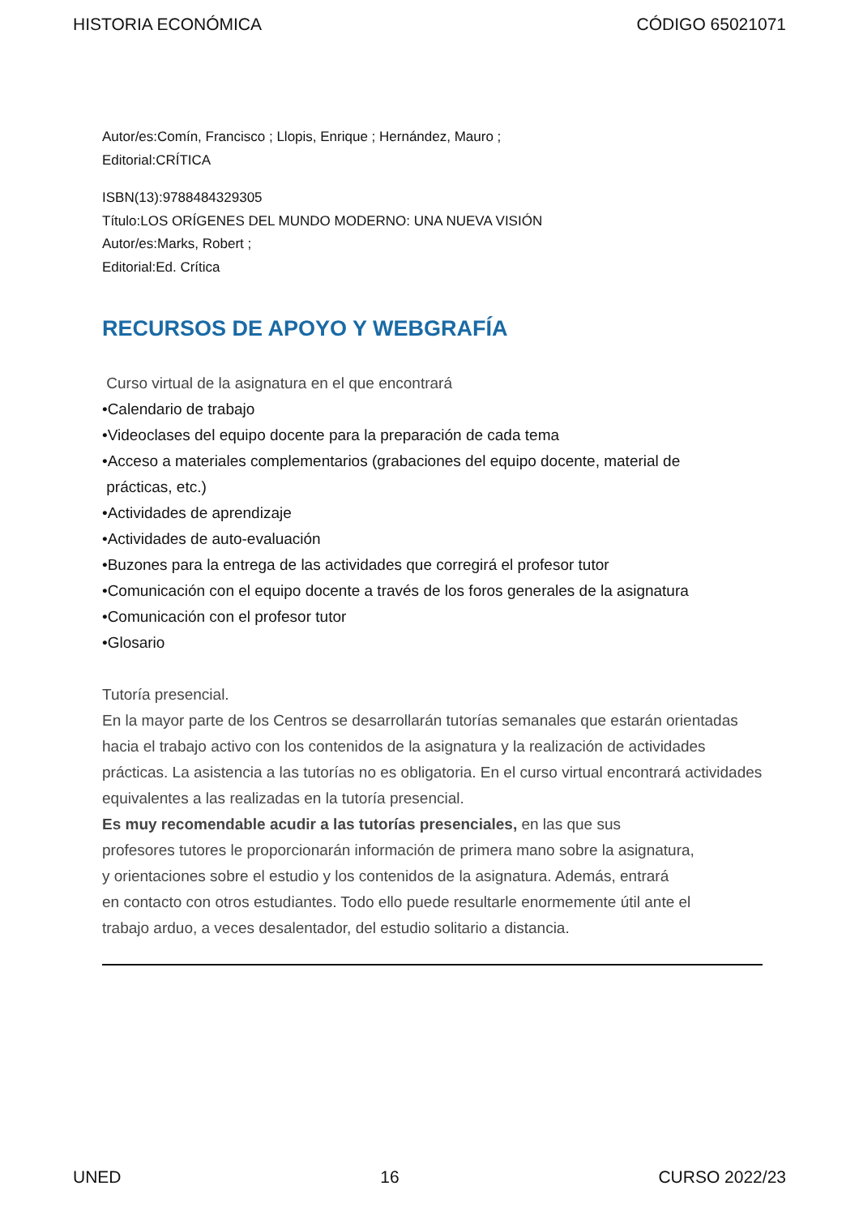HISTORIA ECONÓMICA CÓDIGO 65021071
Autor/es:Comín, Francisco ; Llopis, Enrique ; Hernández, Mauro ;
Editorial:CRÍTICA
ISBN(13):9788484329305
Título:LOS ORÍGENES DEL MUNDO MODERNO: UNA NUEVA VISIÓN
Autor/es:Marks, Robert ;
Editorial:Ed. Crítica
RECURSOS DE APOYO Y WEBGRAFÍA
Curso virtual de la asignatura en el que encontrará
•Calendario de trabajo
•Videoclases del equipo docente para la preparación de cada tema
•Acceso a materiales complementarios (grabaciones del equipo docente, material de
prácticas, etc.)
•Actividades de aprendizaje
•Actividades de auto-evaluación
•Buzones para la entrega de las actividades que corregirá el profesor tutor
•Comunicación con el equipo docente a través de los foros generales de la asignatura
•Comunicación con el profesor tutor
•Glosario
Tutoría presencial.
En la mayor parte de los Centros se desarrollarán tutorías semanales que estarán orientadas hacia el trabajo activo con los contenidos de la asignatura y la realización de actividades prácticas. La asistencia a las tutorías no es obligatoria. En el curso virtual encontrará actividades equivalentes a las realizadas en la tutoría presencial.
Es muy recomendable acudir a las tutorías presenciales, en las que sus
profesores tutores le proporcionarán información de primera mano sobre la asignatura,
y orientaciones sobre el estudio y los contenidos de la asignatura. Además, entrará
en contacto con otros estudiantes. Todo ello puede resultarle enormemente útil ante el
trabajo arduo, a veces desalentador, del estudio solitario a distancia.
UNED 16 CURSO 2022/23